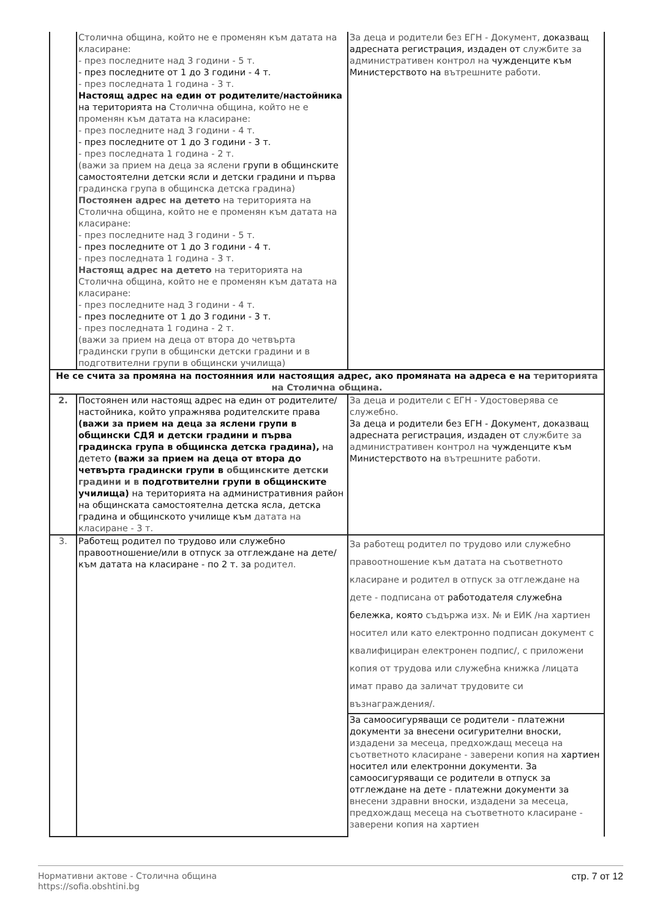| | Столична община, който не е променян към датата на класиране: - през последните над 3 години - 5 т. - през последните от 1 до 3 години - 4 т. - през последната 1 година - 3 т. Настоящ адрес на един от родителите/настойника на територията на Столична община, който не е променян към датата на класиране: - през последните над 3 години - 4 т. - през последните от 1 до 3 години - 3 т. - през последната 1 година - 2 т. (важи за прием на деца за яслени групи в общинските самостоятелни детски ясли и детски градини и първа градинска група в общинска детска градина) Постоянен адрес на детето на територията на Столична община, който не е променян към датата на класиране: - през последните над 3 години - 5 т. - през последните от 1 до 3 години - 4 т. - през последната 1 година - 3 т. Настоящ адрес на детето на територията на Столична община, който не е променян към датата на класиране: - през последните над 3 години - 4 т. - през последните от 1 до 3 години - 3 т. - през последната 1 година - 2 т. (важи за прием на деца от втора до четвърта градински групи в общински детски градини и в подготвителни групи в общински училища) | За деца и родители без ЕГН - Документ, доказващ адресната регистрация, издаден от службите за административен контрол на чужденците към Министерството на вътрешните работи. |
| Не се счита за промяна на постоянния или настоящия адрес, ако промяната на адреса е на територията на Столична община. | | |
| 2. | Постоянен или настоящ адрес на един от родителите/настойника, който упражнява родителските права (важи за прием на деца за яслени групи в общински СДЯ и детски градини и първа градинска група в общинска детска градина), на детето (важи за прием на деца от втора до четвърта градински групи в общинските детски градини и в подготвителни групи в общинските училища) на територията на административния район на общинската самостоятелна детска ясла, детска градина и общинското училище към датата на класиране - 3 т. | За деца и родители с ЕГН - Удостоверява се служебно. За деца и родители без ЕГН - Документ, доказващ адресната регистрация, издаден от службите за административен контрол на чужденците към Министерството на вътрешните работи. |
| 3. | Работещ родител по трудово или служебно правоотношение/или в отпуск за отглеждане на дете/ към датата на класиране - по 2 т. за родител. | За работещ родител по трудово или служебно правоотношение към датата на съответното класиране и родител в отпуск за отглеждане на дете - подписана от работодателя служебна бележка, която съдържа изх. № и ЕИК /на хартиен носител или като електронно подписан документ с квалифициран електронен подпис/, с приложени копия от трудова или служебна книжка /лицата имат право да заличат трудовите си възнаграждения/. |
| | | За самоосигуряващи се родители - платежни документи за внесени осигурителни вноски, издадени за месеца, предхождащ месеца на съответното класиране - заверени копия на хартиен носител или електронни документи. За самоосигуряващи се родители в отпуск за отглеждане на дете - платежни документи за внесени здравни вноски, издадени за месеца, предхождащ месеца на съответното класиране - заверени копия на хартиен |
Нормативни актове - Столична община
https://sofia.obshtini.bg
стр. 7 от 12